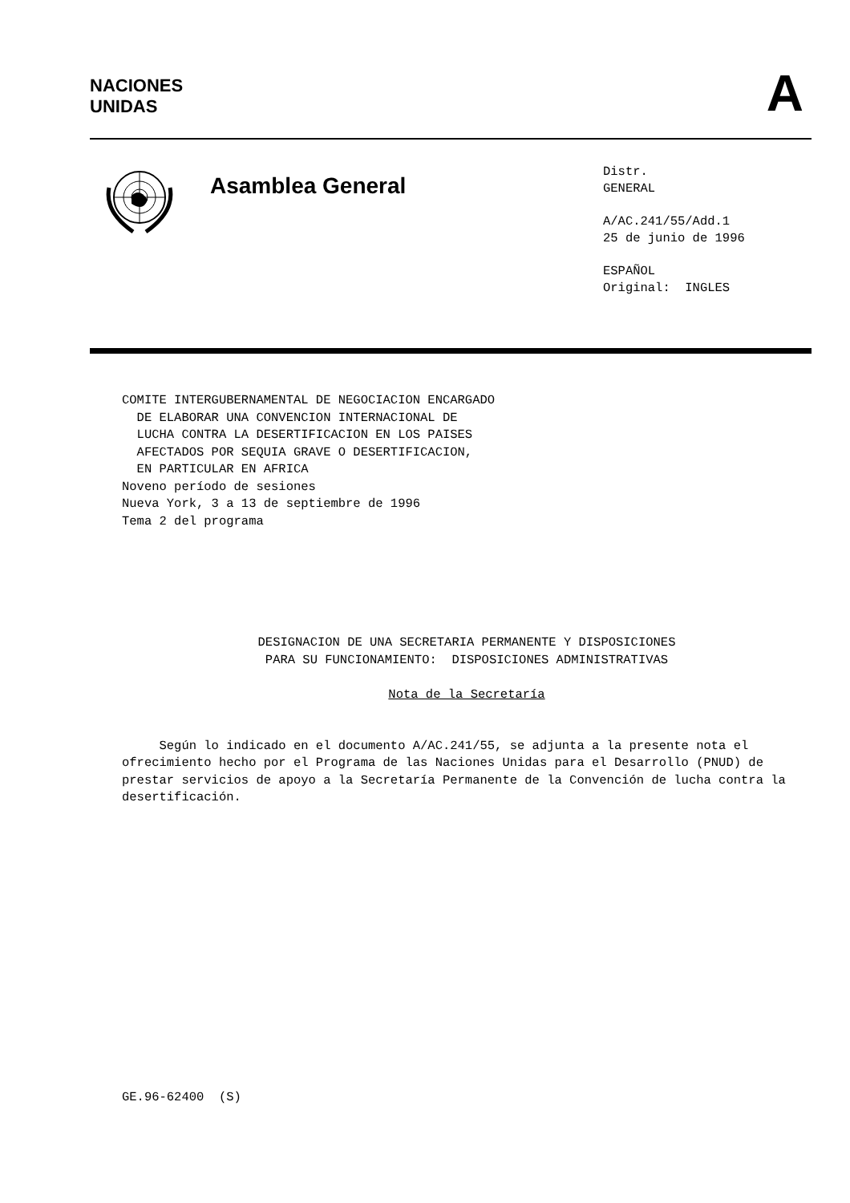NACIONES
UNIDAS
A
Asamblea General
Distr.
GENERAL
A/AC.241/55/Add.1
25 de junio de 1996
ESPAÑOL
Original: INGLES
COMITE INTERGUBERNAMENTAL DE NEGOCIACION ENCARGADO
  DE ELABORAR UNA CONVENCION INTERNACIONAL DE
  LUCHA CONTRA LA DESERTIFICACION EN LOS PAISES
  AFECTADOS POR SEQUIA GRAVE O DESERTIFICACION,
  EN PARTICULAR EN AFRICA
Noveno período de sesiones
Nueva York, 3 a 13 de septiembre de 1996
Tema 2 del programa
DESIGNACION DE UNA SECRETARIA PERMANENTE Y DISPOSICIONES
PARA SU FUNCIONAMIENTO: DISPOSICIONES ADMINISTRATIVAS
Nota de la Secretaría
Según lo indicado en el documento A/AC.241/55, se adjunta a la presente nota el ofrecimiento hecho por el Programa de las Naciones Unidas para el Desarrollo (PNUD) de prestar servicios de apoyo a la Secretaría Permanente de la Convención de lucha contra la desertificación.
GE.96-62400 (S)